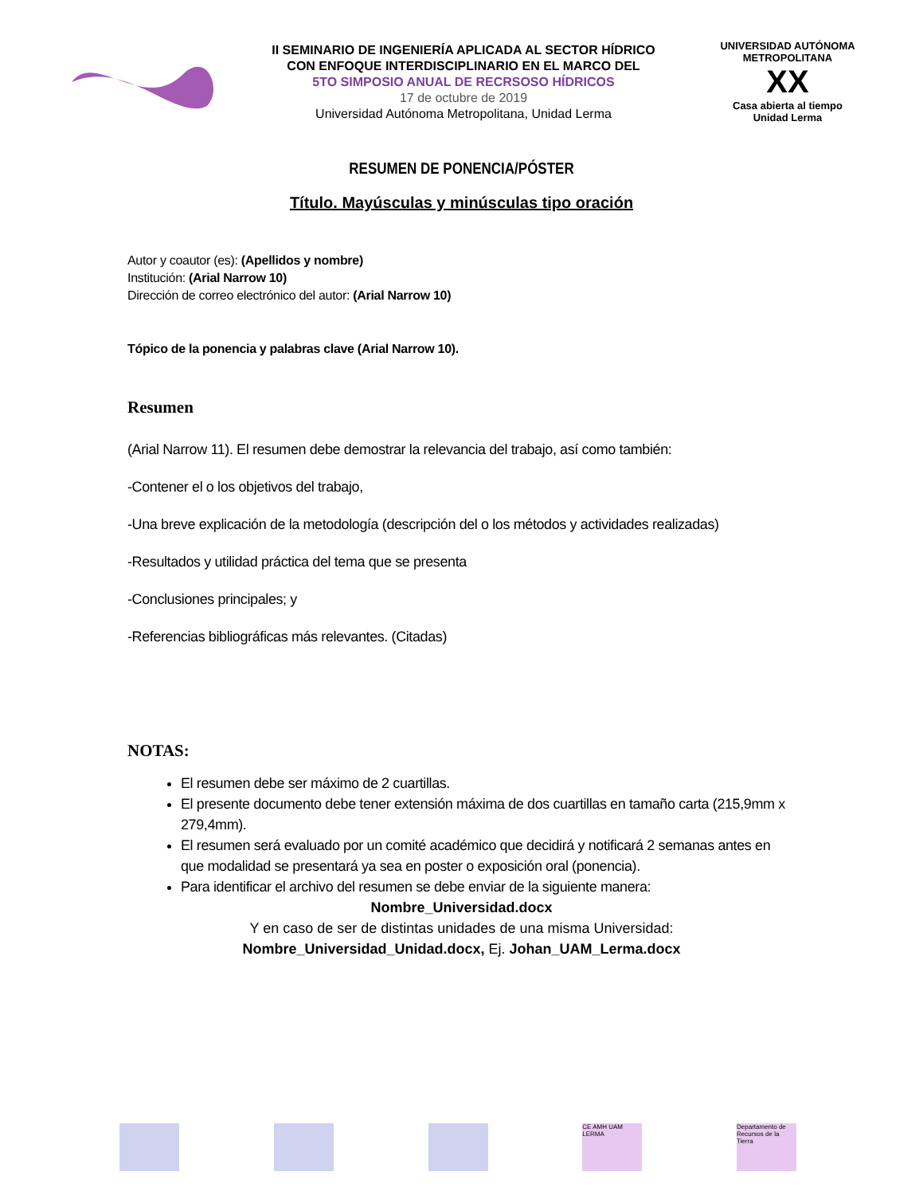II SEMINARIO DE INGENIERÍA APLICADA AL SECTOR HÍDRICO
CON ENFOQUE INTERDISCIPLINARIO EN EL MARCO DEL
5TO SIMPOSIO ANUAL DE RECRSOSO HÍDRICOS
17 de octubre de 2019
Universidad Autónoma Metropolitana, Unidad Lerma
UNIVERSIDAD AUTÓNOMA METROPOLITANA
XX
Casa abierta al tiempo
Unidad Lerma
RESUMEN DE PONENCIA/PÓSTER
Título. Mayúsculas y minúsculas tipo oración
Autor y coautor (es): (Apellidos y nombre)
Institución: (Arial Narrow 10)
Dirección de correo electrónico del autor: (Arial Narrow 10)
Tópico de la ponencia y palabras clave (Arial Narrow 10).
Resumen
(Arial Narrow 11). El resumen debe demostrar la relevancia del trabajo, así como también:
-Contener el o los objetivos del trabajo,
-Una breve explicación de la metodología (descripción del o los métodos y actividades realizadas)
-Resultados y utilidad práctica del tema que se presenta
-Conclusiones principales; y
-Referencias bibliográficas más relevantes. (Citadas)
NOTAS:
El resumen debe ser máximo de 2 cuartillas.
El presente documento debe tener extensión máxima de dos cuartillas en tamaño carta (215,9mm x 279,4mm).
El resumen será evaluado por un comité académico que decidirá y notificará 2 semanas antes en que modalidad se presentará ya sea en poster o exposición oral (ponencia).
Para identificar el archivo del resumen se debe enviar de la siguiente manera:
Nombre_Universidad.docx
Y en caso de ser de distintas unidades de una misma Universidad:
Nombre_Universidad_Unidad.docx, Ej. Johan_UAM_Lerma.docx
CE AMH UAM LERMA
Departamento de Recursos de la Tierra